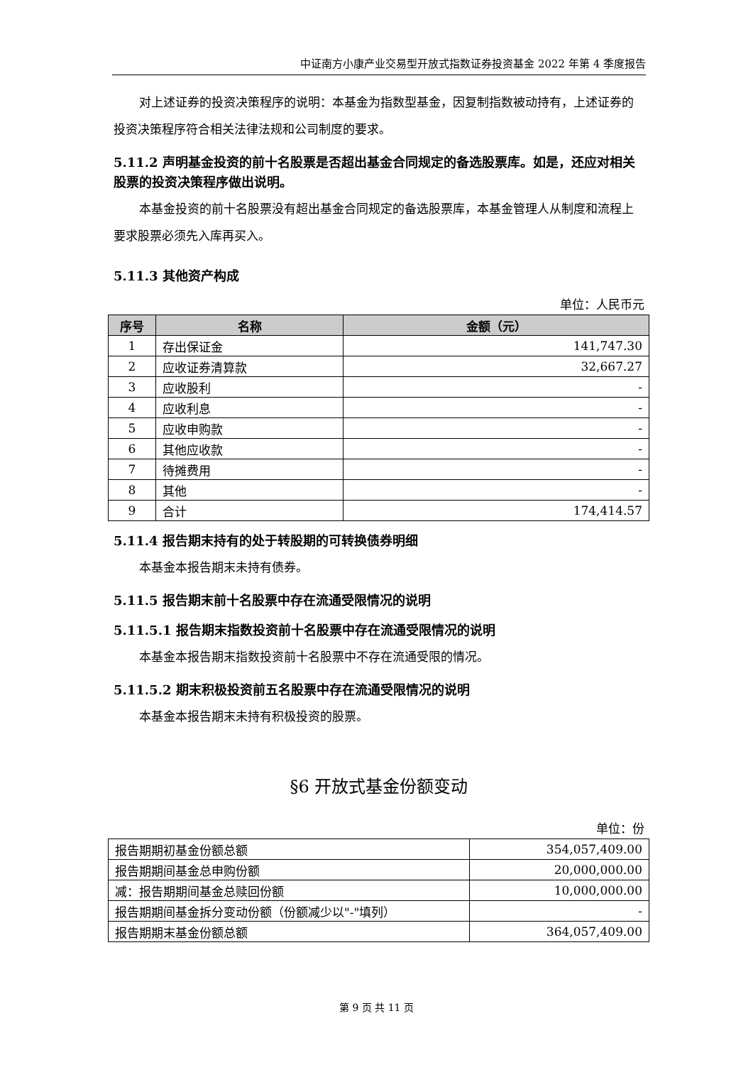中证南方小康产业交易型开放式指数证券投资基金 2022 年第 4 季度报告
对上述证券的投资决策程序的说明：本基金为指数型基金，因复制指数被动持有，上述证券的投资决策程序符合相关法律法规和公司制度的要求。
5.11.2 声明基金投资的前十名股票是否超出基金合同规定的备选股票库。如是，还应对相关股票的投资决策程序做出说明。
本基金投资的前十名股票没有超出基金合同规定的备选股票库，本基金管理人从制度和流程上要求股票必须先入库再买入。
5.11.3 其他资产构成
单位：人民币元
| 序号 | 名称 | 金额（元） |
| --- | --- | --- |
| 1 | 存出保证金 | 141,747.30 |
| 2 | 应收证券清算款 | 32,667.27 |
| 3 | 应收股利 | - |
| 4 | 应收利息 | - |
| 5 | 应收申购款 | - |
| 6 | 其他应收款 | - |
| 7 | 待摊费用 | - |
| 8 | 其他 | - |
| 9 | 合计 | 174,414.57 |
5.11.4 报告期末持有的处于转股期的可转换债券明细
本基金本报告期末未持有债券。
5.11.5 报告期末前十名股票中存在流通受限情况的说明
5.11.5.1 报告期末指数投资前十名股票中存在流通受限情况的说明
本基金本报告期末指数投资前十名股票中不存在流通受限的情况。
5.11.5.2 期末积极投资前五名股票中存在流通受限情况的说明
本基金本报告期末未持有积极投资的股票。
§6 开放式基金份额变动
单位：份
| 报告期期初基金份额总额 | 354,057,409.00 |
| 报告期期间基金总申购份额 | 20,000,000.00 |
| 减：报告期期间基金总赎回份额 | 10,000,000.00 |
| 报告期期间基金拆分变动份额（份额减少以"-"填列） | - |
| 报告期期末基金份额总额 | 364,057,409.00 |
第 9 页 共 11 页